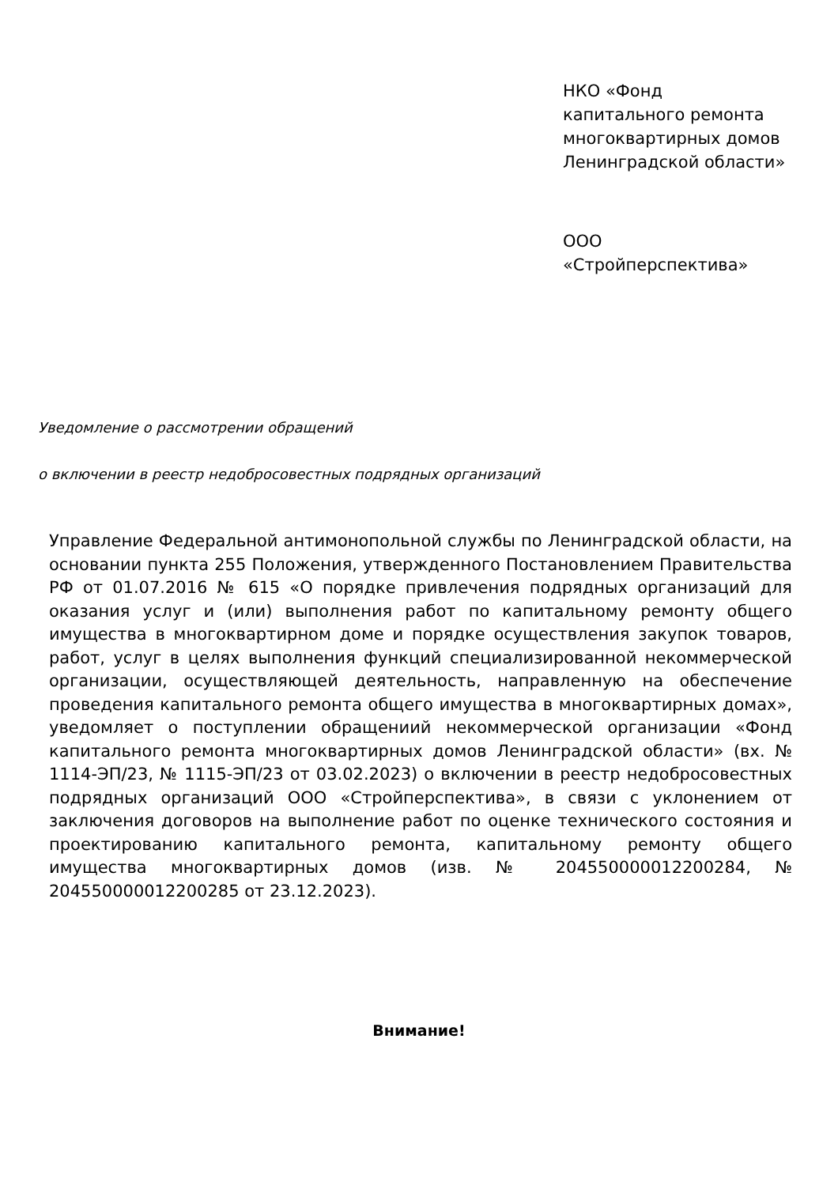НКО «Фонд
капитального ремонта многоквартирных домов Ленинградской области»
ООО
«Стройперспектива»
Уведомление о рассмотрении обращений
о включении в реестр недобросовестных подрядных организаций
Управление Федеральной антимонопольной службы по Ленинградской области, на основании пункта 255 Положения, утвержденного Постановлением Правительства РФ от 01.07.2016 № 615 «О порядке привлечения подрядных организаций для оказания услуг и (или) выполнения работ по капитальному ремонту общего имущества в многоквартирном доме и порядке осуществления закупок товаров, работ, услуг в целях выполнения функций специализированной некоммерческой организации, осуществляющей деятельность, направленную на обеспечение проведения капитального ремонта общего имущества в многоквартирных домах», уведомляет о поступлении обращениий некоммерческой организации «Фонд капитального ремонта многоквартирных домов Ленинградской области» (вх. № 1114-ЭП/23, № 1115-ЭП/23 от 03.02.2023) о включении в реестр недобросовестных подрядных организаций ООО «Стройперспектива», в связи с уклонением от заключения договоров на выполнение работ по оценке технического состояния и проектированию капитального ремонта, капитальному ремонту общего имущества многоквартирных домов (изв. № 204550000012200284, № 204550000012200285 от 23.12.2023).
Внимание!